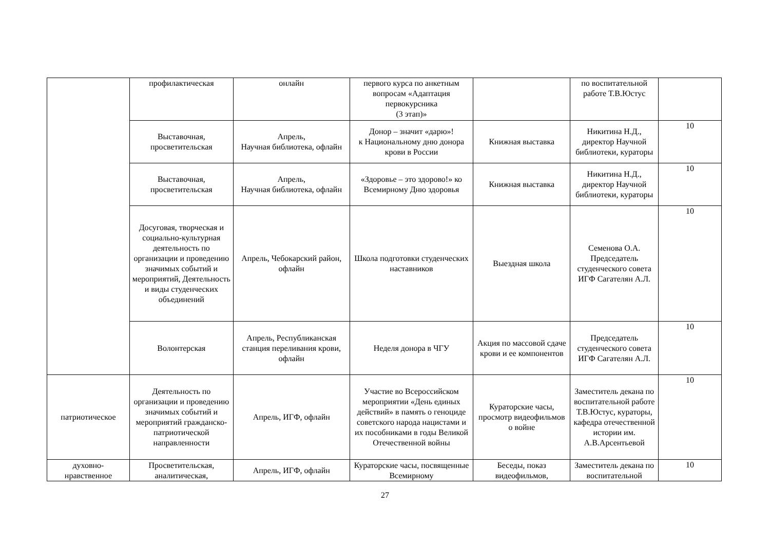| | профилактическая | онлайн | первого курса по анкетным вопросам «Адаптация первокурсника (3 этап)» | | по воспитательной работе Т.В.Юстус | |
| | Выставочная, просветительская | Апрель, Научная библиотека, офлайн | Донор – значит «дарю»! к Национальному дню донора крови в России | Книжная выставка | Никитина Н.Д., директор Научной библиотеки, кураторы | 10 |
| | Выставочная, просветительская | Апрель, Научная библиотека, офлайн | «Здоровье – это здорово!» ко Всемирному Дню здоровья | Книжная выставка | Никитина Н.Д., директор Научной библиотеки, кураторы | 10 |
| | Досуговая, творческая и социально-культурная деятельность по организации и проведению значимых событий и мероприятий, Деятельность и виды студенческих объединений | Апрель, Чебокарский район, офлайн | Школа подготовки студенческих наставников | Выездная школа | Семенова О.А. Председатель студенческого совета ИГФ Сагателян А.Л. | 10 |
| | Волонтерская | Апрель, Республиканская станция переливания крови, офлайн | Неделя донора в ЧГУ | Акция по массовой сдаче крови и ее компонентов | Председатель студенческого совета ИГФ Сагателян А.Л. | 10 |
| патриотическое | Деятельность по организации и проведению значимых событий и мероприятий гражданско-патриотической направленности | Апрель, ИГФ, офлайн | Участие во Всероссийском мероприятии «День единых действий» в память о геноциде советского народа нацистами и их пособниками в годы Великой Отечественной войны | Кураторские часы, просмотр видеофильмов о войне | Заместитель декана по воспитательной работе Т.В.Юстус, кураторы, кафедра отечественной истории им. А.В.Арсентьевой | 10 |
| духовно-нравственное | Просветительская, аналитическая, | Апрель, ИГФ, офлайн | Кураторские часы, посвященные Всемирному | Беседы, показ видеофильмов, | Заместитель декана по воспитательной | 10 |
27